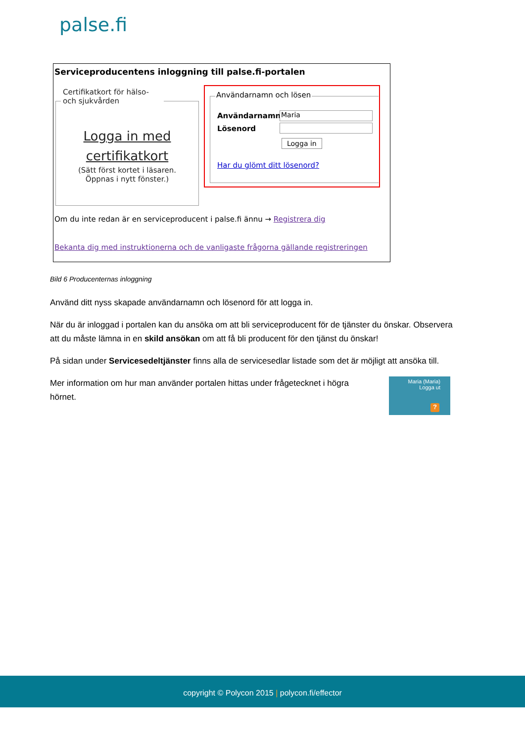palse.fi
Serviceproducentens inloggning till palse.fi-portalen
Certifikatkort för hälso- och sjukvården
Logga in med
certifikatkort
(Sätt först kortet i läsaren.
Öppnas i nytt fönster.)
Användarnamn och lösen
Användarnamn Maria
Lösenord
Logga in
Har du glömt ditt lösenord?
Om du inte redan är en serviceproducent i palse.fi ännu → Registrera dig
Bekanta dig med instruktionerna och de vanligaste frågorna gällande registreringen
Bild 6 Producenternas inloggning
Använd ditt nyss skapade användarnamn och lösenord för att logga in.
När du är inloggad i portalen kan du ansöka om att bli serviceproducent för de tjänster du önskar. Observera att du måste lämna in en skild ansökan om att få bli producent för den tjänst du önskar!
På sidan under Servicesedeltjänster finns alla de servicesedlar listade som det är möjligt att ansöka till.
Mer information om hur man använder portalen hittas under frågetecknet i högra hörnet.
Maria (Maria)
Logga ut
?
copyright © Polycon 2015 | polycon.fi/effector